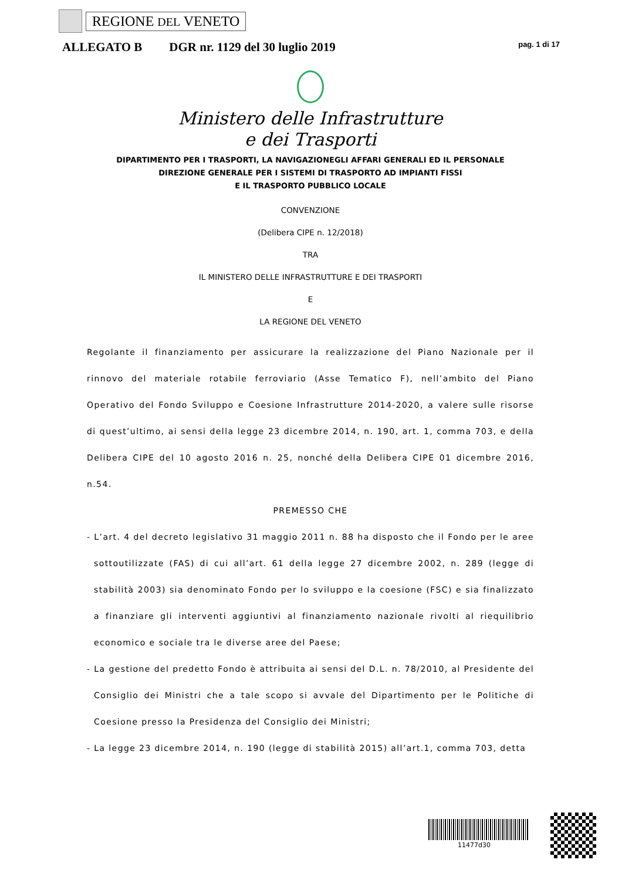REGIONE DEL VENETO
ALLEGATO B DGR nr. 1129 del 30 luglio 2019 pag. 1 di 17
Ministero delle Infrastrutture
e dei Trasporti
DIPARTIMENTO PER I TRASPORTI, LA NAVIGAZIONEGLI AFFARI GENERALI ED IL PERSONALE
DIREZIONE GENERALE PER I SISTEMI DI TRASPORTO AD IMPIANTI FISSI
E IL TRASPORTO PUBBLICO LOCALE
CONVENZIONE
(Delibera CIPE n. 12/2018)
TRA
IL MINISTERO DELLE INFRASTRUTTURE E DEI TRASPORTI
E
LA REGIONE DEL VENETO
Regolante il finanziamento per assicurare la realizzazione del Piano Nazionale per il rinnovo del materiale rotabile ferroviario (Asse Tematico F), nell’ambito del Piano Operativo del Fondo Sviluppo e Coesione Infrastrutture 2014-2020, a valere sulle risorse di quest’ultimo, ai sensi della legge 23 dicembre 2014, n. 190, art. 1, comma 703, e della Delibera CIPE del 10 agosto 2016 n. 25, nonché della Delibera CIPE 01 dicembre 2016, n.54.
PREMESSO CHE
- L’art. 4 del decreto legislativo 31 maggio 2011 n. 88 ha disposto che il Fondo per le aree sottoutilizzate (FAS) di cui all’art. 61 della legge 27 dicembre 2002, n. 289 (legge di stabilità 2003) sia denominato Fondo per lo sviluppo e la coesione (FSC) e sia finalizzato a finanziare gli interventi aggiuntivi al finanziamento nazionale rivolti al riequilibrio economico e sociale tra le diverse aree del Paese;
- La gestione del predetto Fondo è attribuita ai sensi del D.L. n. 78/2010, al Presidente del Consiglio dei Ministri che a tale scopo si avvale del Dipartimento per le Politiche di Coesione presso la Presidenza del Consiglio dei Ministri;
- La legge 23 dicembre 2014, n. 190 (legge di stabilità 2015) all’art.1, comma 703, detta
11477d30